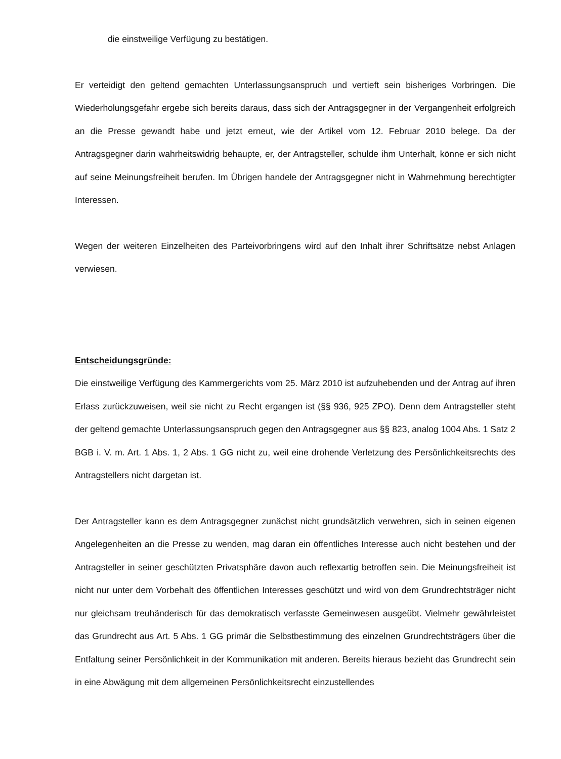die einstweilige Verfügung zu bestätigen.
Er verteidigt den geltend gemachten Unterlassungsanspruch und vertieft sein bisheriges Vorbringen. Die Wiederholungsgefahr ergebe sich bereits daraus, dass sich der Antragsgegner in der Vergangenheit erfolgreich an die Presse gewandt habe und jetzt erneut, wie der Artikel vom 12. Februar 2010 belege. Da der Antragsgegner darin wahrheitswidrig behaupte, er, der Antragsteller, schulde ihm Unterhalt, könne er sich nicht auf seine Meinungsfreiheit berufen. Im Übrigen handele der Antragsgegner nicht in Wahrnehmung berechtigter Interessen.
Wegen der weiteren Einzelheiten des Parteivorbringens wird auf den Inhalt ihrer Schriftsätze nebst Anlagen verwiesen.
Entscheidungsgründe:
Die einstweilige Verfügung des Kammergerichts vom 25. März 2010 ist aufzuhebenden und der Antrag auf ihren Erlass zurückzuweisen, weil sie nicht zu Recht ergangen ist (§§ 936, 925 ZPO). Denn dem Antragsteller steht der geltend gemachte Unterlassungsanspruch gegen den Antragsgegner aus §§ 823, analog 1004 Abs. 1 Satz 2 BGB i. V. m. Art. 1 Abs. 1, 2 Abs. 1 GG nicht zu, weil eine drohende Verletzung des Persönlichkeitsrechts des Antragstellers nicht dargetan ist.
Der Antragsteller kann es dem Antragsgegner zunächst nicht grundsätzlich verwehren, sich in seinen eigenen Angelegenheiten an die Presse zu wenden, mag daran ein öffentliches Interesse auch nicht bestehen und der Antragsteller in seiner geschützten Privatsphäre davon auch reflexartig betroffen sein. Die Meinungsfreiheit ist nicht nur unter dem Vorbehalt des öffentlichen Interesses geschützt und wird von dem Grundrechtsträger nicht nur gleichsam treuhänderisch für das demokratisch verfasste Gemeinwesen ausgeübt. Vielmehr gewährleistet das Grundrecht aus Art. 5 Abs. 1 GG primär die Selbstbestimmung des einzelnen Grundrechtsträgers über die Entfaltung seiner Persönlichkeit in der Kommunikation mit anderen. Bereits hieraus bezieht das Grundrecht sein in eine Abwägung mit dem allgemeinen Persönlichkeitsrecht einzustellendes